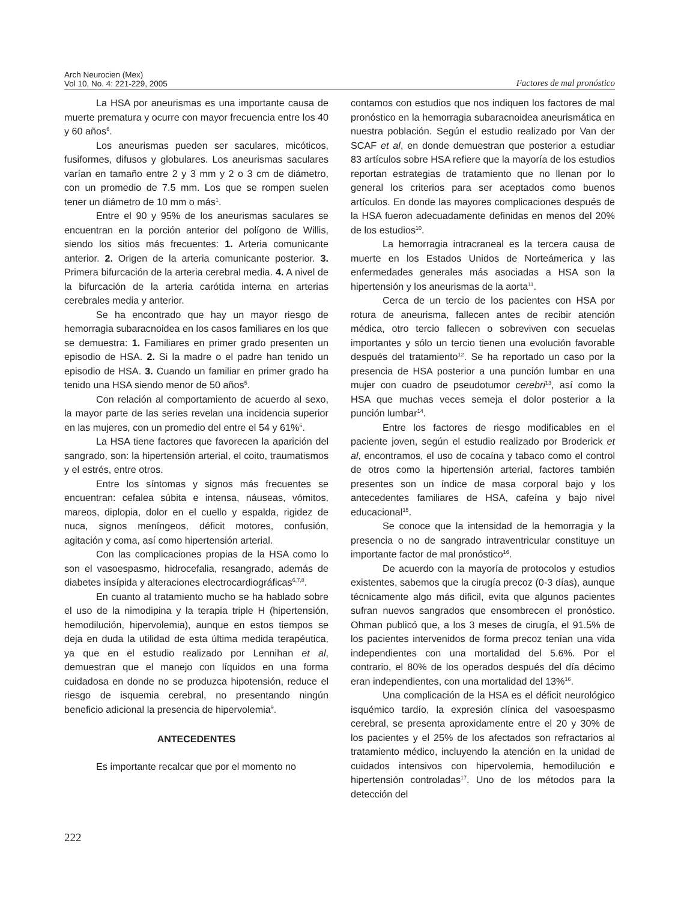Arch Neurocien (Mex)
Vol 10, No. 4: 221-229, 2005
Factores de mal pronóstico
La HSA por aneurismas es una importante causa de muerte prematura y ocurre con mayor frecuencia entre los 40 y 60 años<sup>6</sup>.
Los aneurismas pueden ser saculares, micóticos, fusiformes, difusos y globulares. Los aneurismas saculares varían en tamaño entre 2 y 3 mm y 2 o 3 cm de diámetro, con un promedio de 7.5 mm. Los que se rompen suelen tener un diámetro de 10 mm o más<sup>1</sup>.
Entre el 90 y 95% de los aneurismas saculares se encuentran en la porción anterior del polígono de Willis, siendo los sitios más frecuentes: 1. Arteria comunicante anterior. 2. Origen de la arteria comunicante posterior. 3. Primera bifurcación de la arteria cerebral media. 4. A nivel de la bifurcación de la arteria carótida interna en arterias cerebrales media y anterior.
Se ha encontrado que hay un mayor riesgo de hemorragia subaracnoidea en los casos familiares en los que se demuestra: 1. Familiares en primer grado presenten un episodio de HSA. 2. Si la madre o el padre han tenido un episodio de HSA. 3. Cuando un familiar en primer grado ha tenido una HSA siendo menor de 50 años<sup>5</sup>.
Con relación al comportamiento de acuerdo al sexo, la mayor parte de las series revelan una incidencia superior en las mujeres, con un promedio del entre el 54 y 61%<sup>6</sup>.
La HSA tiene factores que favorecen la aparición del sangrado, son: la hipertensión arterial, el coito, traumatismos y el estrés, entre otros.
Entre los síntomas y signos más frecuentes se encuentran: cefalea súbita e intensa, náuseas, vómitos, mareos, diplopia, dolor en el cuello y espalda, rigidez de nuca, signos meníngeos, déficit motores, confusión, agitación y coma, así como hipertensión arterial.
Con las complicaciones propias de la HSA como lo son el vasoespasmo, hidrocefalia, resangrado, además de diabetes insípida y alteraciones electrocardiográficas<sup>6,7,8</sup>.
En cuanto al tratamiento mucho se ha hablado sobre el uso de la nimodipina y la terapia triple H (hipertensión, hemodilución, hipervolemia), aunque en estos tiempos se deja en duda la utilidad de esta última medida terapéutica, ya que en el estudio realizado por Lennihan et al, demuestran que el manejo con líquidos en una forma cuidadosa en donde no se produzca hipotensión, reduce el riesgo de isquemia cerebral, no presentando ningún beneficio adicional la presencia de hipervolemia<sup>9</sup>.
ANTECEDENTES
Es importante recalcar que por el momento no
contamos con estudios que nos indiquen los factores de mal pronóstico en la hemorragia subaracnoidea aneurismática en nuestra población. Según el estudio realizado por Van der SCAF et al, en donde demuestran que posterior a estudiar 83 artículos sobre HSA refiere que la mayoría de los estudios reportan estrategias de tratamiento que no llenan por lo general los criterios para ser aceptados como buenos artículos. En donde las mayores complicaciones después de la HSA fueron adecuadamente definidas en menos del 20% de los estudios<sup>10</sup>.
La hemorragia intracraneal es la tercera causa de muerte en los Estados Unidos de Norteámerica y las enfermedades generales más asociadas a HSA son la hipertensión y los aneurismas de la aorta<sup>11</sup>.
Cerca de un tercio de los pacientes con HSA por rotura de aneurisma, fallecen antes de recibir atención médica, otro tercio fallecen o sobreviven con secuelas importantes y sólo un tercio tienen una evolución favorable después del tratamiento<sup>12</sup>. Se ha reportado un caso por la presencia de HSA posterior a una punción lumbar en una mujer con cuadro de pseudotumor cerebri<sup>13</sup>, así como la HSA que muchas veces semeja el dolor posterior a la punción lumbar<sup>14</sup>.
Entre los factores de riesgo modificables en el paciente joven, según el estudio realizado por Broderick et al, encontramos, el uso de cocaína y tabaco como el control de otros como la hipertensión arterial, factores también presentes son un índice de masa corporal bajo y los antecedentes familiares de HSA, cafeína y bajo nivel educacional<sup>15</sup>.
Se conoce que la intensidad de la hemorragia y la presencia o no de sangrado intraventricular constituye un importante factor de mal pronóstico<sup>16</sup>.
De acuerdo con la mayoría de protocolos y estudios existentes, sabemos que la cirugía precoz (0-3 días), aunque técnicamente algo más dificil, evita que algunos pacientes sufran nuevos sangrados que ensombrecen el pronóstico. Ohman publicó que, a los 3 meses de cirugía, el 91.5% de los pacientes intervenidos de forma precoz tenían una vida independientes con una mortalidad del 5.6%. Por el contrario, el 80% de los operados después del día décimo eran independientes, con una mortalidad del 13%<sup>16</sup>.
Una complicación de la HSA es el déficit neurológico isquémico tardío, la expresión clínica del vasoespasmo cerebral, se presenta aproxidamente entre el 20 y 30% de los pacientes y el 25% de los afectados son refractarios al tratamiento médico, incluyendo la atención en la unidad de cuidados intensivos con hipervolemia, hemodilución e hipertensión controladas<sup>17</sup>. Uno de los métodos para la detección del
222